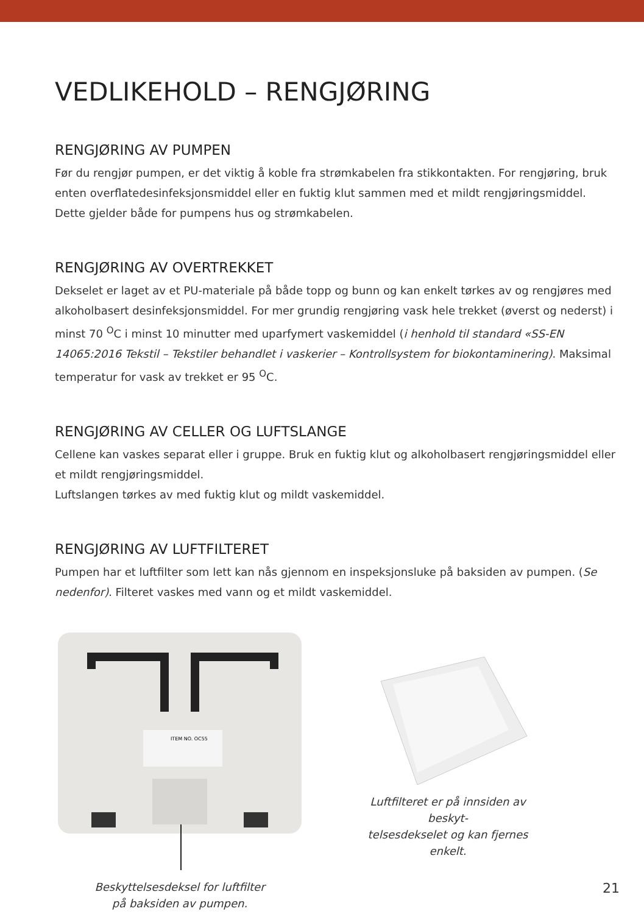VEDLIKEHOLD – RENGJØRING
RENGJØRING AV PUMPEN
Før du rengjør pumpen, er det viktig å koble fra strømkabelen fra stikkontakten. For rengjøring, bruk enten overflatedesinfeksjonsmiddel eller en fuktig klut sammen med et mildt rengjøringsmiddel. Dette gjelder både for pumpens hus og strømkabelen.
RENGJØRING AV OVERTREKKET
Dekselet er laget av et PU-materiale på både topp og bunn og kan enkelt tørkes av og rengjøres med alkoholbasert desinfeksjonsmiddel. For mer grundig rengjøring vask hele trekket (øverst og nederst) i minst 70 <sup>O</sup>C i minst 10 minutter med uparfymert vaskemiddel (i henhold til standard «SS-EN 14065:2016 Tekstil – Tekstiler behandlet i vaskerier – Kontrollsystem for biokontaminering). Maksimal temperatur for vask av trekket er 95 <sup>O</sup>C.
RENGJØRING AV CELLER OG LUFTSLANGE
Cellene kan vaskes separat eller i gruppe. Bruk en fuktig klut og alkoholbasert rengjøringsmiddel eller et mildt rengjøringsmiddel.
Luftslangen tørkes av med fuktig klut og mildt vaskemiddel.
RENGJØRING AV LUFTFILTERET
Pumpen har et luftfilter som lett kan nås gjennom en inspeksjonsluke på baksiden av pumpen. (Se nedenfor). Filteret vaskes med vann og et mildt vaskemiddel.
ITEM NO. OC55
Beskyttelsesdeksel for luftfilter
på baksiden av pumpen.
Luftfilteret er på innsiden av beskyt-
telsesdekselet og kan fjernes enkelt.
21